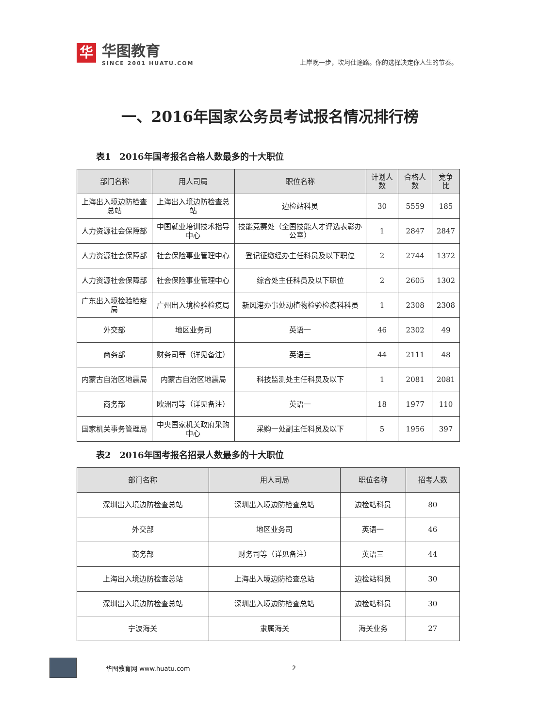华
华图教育
SINCE 2001 HUATU.COM
上岸晚一步，坎坷仕途路。你的选择决定你人生的节奏。
一、2016年国家公务员考试报名情况排行榜
表1　2016年国考报名合格人数最多的十大职位
| 部门名称 | 用人司局 | 职位名称 | 计划人数 | 合格人数 | 竞争比 |
| --- | --- | --- | --- | --- | --- |
| 上海出入境边防检查总站 | 上海出入境边防检查总站 | 边检站科员 | 30 | 5559 | 185 |
| 人力资源社会保障部 | 中国就业培训技术指导中心 | 技能竞赛处（全国技能人才评选表彰办公室） | 1 | 2847 | 2847 |
| 人力资源社会保障部 | 社会保险事业管理中心 | 登记征缴经办主任科员及以下职位 | 2 | 2744 | 1372 |
| 人力资源社会保障部 | 社会保险事业管理中心 | 综合处主任科员及以下职位 | 2 | 2605 | 1302 |
| 广东出入境检验检疫局 | 广州出入境检验检疫局 | 新风港办事处动植物检验检疫科科员 | 1 | 2308 | 2308 |
| 外交部 | 地区业务司 | 英语一 | 46 | 2302 | 49 |
| 商务部 | 财务司等（详见备注） | 英语三 | 44 | 2111 | 48 |
| 内蒙古自治区地震局 | 内蒙古自治区地震局 | 科技监测处主任科员及以下 | 1 | 2081 | 2081 |
| 商务部 | 欧洲司等（详见备注） | 英语一 | 18 | 1977 | 110 |
| 国家机关事务管理局 | 中央国家机关政府采购中心 | 采购一处副主任科员及以下 | 5 | 1956 | 397 |
表2　2016年国考报名招录人数最多的十大职位
| 部门名称 | 用人司局 | 职位名称 | 招考人数 |
| --- | --- | --- | --- |
| 深圳出入境边防检查总站 | 深圳出入境边防检查总站 | 边检站科员 | 80 |
| 外交部 | 地区业务司 | 英语一 | 46 |
| 商务部 | 财务司等（详见备注） | 英语三 | 44 |
| 上海出入境边防检查总站 | 上海出入境边防检查总站 | 边检站科员 | 30 |
| 深圳出入境边防检查总站 | 深圳出入境边防检查总站 | 边检站科员 | 30 |
| 宁波海关 | 隶属海关 | 海关业务 | 27 |
华图教育网 www.huatu.com 2